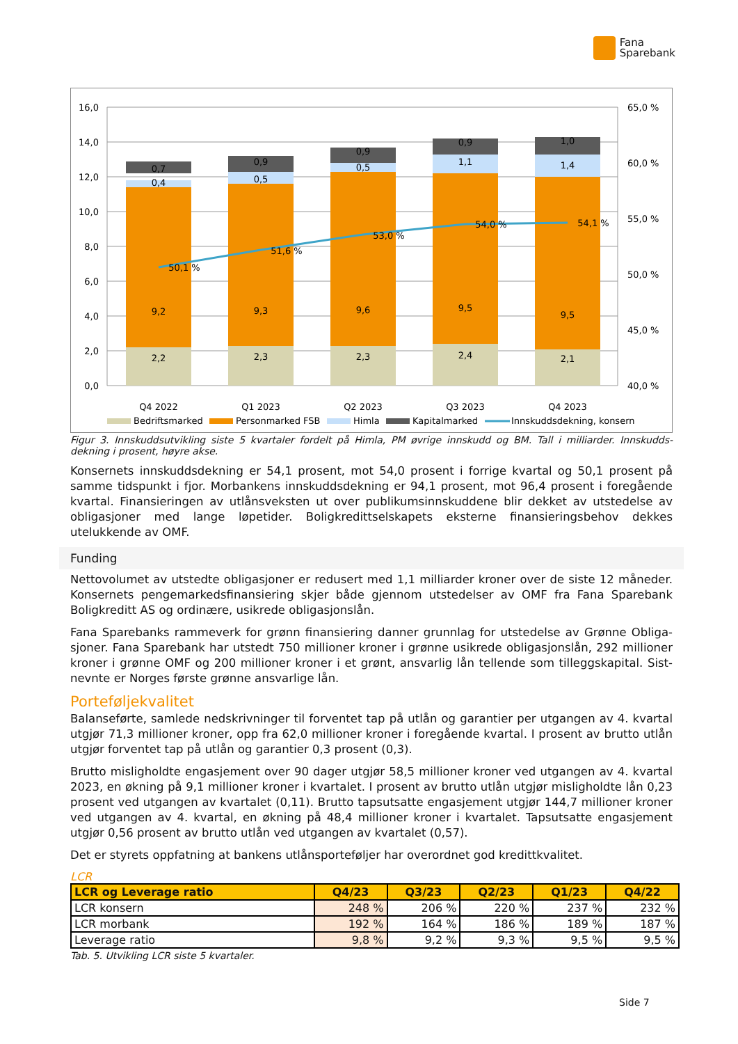Fana
Sparebank
16,0
14,0
12,0
10,0
8,0
6,0
4,0
2,0
0,0
65,0 %
60,0 %
55,0 %
50,0 %
45,0 %
40,0 %
2,2
2,3
2,3
2,4
2,1
9,2
9,3
9,6
9,5
9,5
0,4
0,5
0,5
1,1
1,4
0,7
0,9
0,9
0,9
1,0
50,1 %
51,6 %
53,0 %
54,0 %
54,1 %
Q4 2022
Q1 2023
Q2 2023
Q3 2023
Q4 2023
Bedriftsmarked
Personmarked FSB
Himla
Kapitalmarked
Innskuddsdekning, konsern
Figur 3. Innskuddsutvikling siste 5 kvartaler fordelt på Himla, PM øvrige innskudd og BM. Tall i milliarder. Innskudds-dekning i prosent, høyre akse.
Konsernets innskuddsdekning er 54,1 prosent, mot 54,0 prosent i forrige kvartal og 50,1 prosent på samme tidspunkt i fjor. Morbankens innskuddsdekning er 94,1 prosent, mot 96,4 prosent i foregående kvartal. Finansieringen av utlånsveksten ut over publikumsinnskuddene blir dekket av utstedelse av obligasjoner med lange løpetider. Boligkredittselskapets eksterne finansieringsbehov dekkes utelukkende av OMF.
Funding
Nettovolumet av utstedte obligasjoner er redusert med 1,1 milliarder kroner over de siste 12 måneder. Konsernets pengemarkedsfinansiering skjer både gjennom utstedelser av OMF fra Fana Sparebank Boligkreditt AS og ordinære, usikrede obligasjonslån.
Fana Sparebanks rammeverk for grønn finansiering danner grunnlag for utstedelse av Grønne Obliga-sjoner. Fana Sparebank har utstedt 750 millioner kroner i grønne usikrede obligasjonslån, 292 millioner kroner i grønne OMF og 200 millioner kroner i et grønt, ansvarlig lån tellende som tilleggskapital. Sist-nevnte er Norges første grønne ansvarlige lån.
Porteføljekvalitet
Balanseførte, samlede nedskrivninger til forventet tap på utlån og garantier per utgangen av 4. kvartal utgjør 71,3 millioner kroner, opp fra 62,0 millioner kroner i foregående kvartal. I prosent av brutto utlån utgjør forventet tap på utlån og garantier 0,3 prosent (0,3).
Brutto misligholdte engasjement over 90 dager utgjør 58,5 millioner kroner ved utgangen av 4. kvartal 2023, en økning på 9,1 millioner kroner i kvartalet. I prosent av brutto utlån utgjør misligholdte lån 0,23 prosent ved utgangen av kvartalet (0,11). Brutto tapsutsatte engasjement utgjør 144,7 millioner kroner ved utgangen av 4. kvartal, en økning på 48,4 millioner kroner i kvartalet. Tapsutsatte engasjement utgjør 0,56 prosent av brutto utlån ved utgangen av kvartalet (0,57).
Det er styrets oppfatning at bankens utlånsporteføljer har overordnet god kredittkvalitet.
LCR
| LCR og Leverage ratio | Q4/23 | Q3/23 | Q2/23 | Q1/23 | Q4/22 |
| --- | --- | --- | --- | --- | --- |
| LCR konsern | 248 % | 206 % | 220 % | 237 % | 232 % |
| LCR morbank | 192 % | 164 % | 186 % | 189 % | 187 % |
| Leverage ratio | 9,8 % | 9,2 % | 9,3 % | 9,5 % | 9,5 % |
Tab. 5. Utvikling LCR siste 5 kvartaler.
Side 7